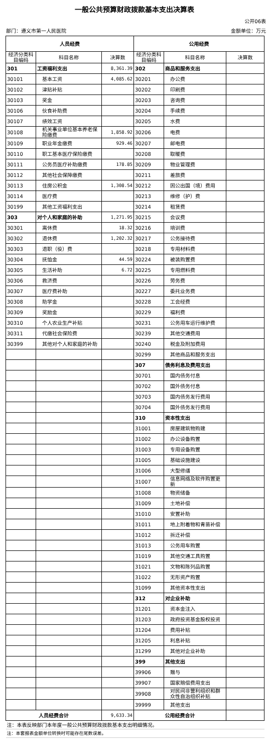一般公共预算财政拨款基本支出决算表
公开06表
部门：遵义市第一人民医院 金额单位：万元
| 人员经费 | | | 公用经费 | | |
| --- | --- | --- | --- | --- | --- |
| 经济分类科目编码 | 科目名称 | 决算数 | 经济分类科目编码 | 科目名称 | 决算数 |
| 301 | 工资福利支出 | 8,361.39 | 302 | 商品和服务支出 | |
| 30101 | 基本工资 | 4,085.62 | 30201 | 办公费 | |
| 30102 | 津贴补贴 | | 30202 | 印刷费 | |
| 30103 | 奖金 | | 30203 | 咨询费 | |
| 30106 | 伙食补助费 | | 30204 | 手续费 | |
| 30107 | 绩效工资 | | 30205 | 水费 | |
| 30108 | 机关事业单位基本养老保险缴费 | 1,858.92 | 30206 | 电费 | |
| 30109 | 职业年金缴费 | 929.46 | 30207 | 邮电费 | |
| 30110 | 职工基本医疗保险缴费 | | 30208 | 取暖费 | |
| 30111 | 公务员医疗补助缴费 | 178.85 | 30209 | 物业管理费 | |
| 30112 | 其他社会保障缴费 | | 30211 | 差旅费 | |
| 30113 | 住房公积金 | 1,308.54 | 30212 | 因公出国（境）费用 | |
| 30114 | 医疗费 | | 30213 | 维修（护）费 | |
| 30199 | 其他工资福利支出 | | 30214 | 租赁费 | |
| 303 | 对个人和家庭的补助 | 1,271.95 | 30215 | 会议费 | |
| 30301 | 离休费 | 18.32 | 30216 | 培训费 | |
| 30302 | 退休费 | 1,202.32 | 30217 | 公务接待费 | |
| 30303 | 退职（役）费 | | 30218 | 专用材料费 | |
| 30304 | 抚恤金 | 44.59 | 30224 | 被装购置费 | |
| 30305 | 生活补助 | 6.72 | 30225 | 专用燃料费 | |
| 30306 | 救济费 | | 30226 | 劳务费 | |
| 30307 | 医疗费补助 | | 30227 | 委托业务费 | |
| 30308 | 助学金 | | 30228 | 工会经费 | |
| 30309 | 奖励金 | | 30229 | 福利费 | |
| 30310 | 个人农业生产补贴 | | 30231 | 公务用车运行维护费 | |
| 30311 | 代缴社会保险费 | | 30239 | 其他交通费用 | |
| 30399 | 其他对个人和家庭的补助 | | 30240 | 税金及附加费用 | |
| | | | 30299 | 其他商品和服务支出 | |
| | | | 307 | 债务利息及费用支出 | |
| | | | 30701 | 国内债务付息 | |
| | | | 30702 | 国外债务付息 | |
| | | | 30703 | 国内债务发行费用 | |
| | | | 30704 | 国外债务发行费用 | |
| | | | 310 | 资本性支出 | |
| | | | 31001 | 房屋建筑物购建 | |
| | | | 31002 | 办公设备购置 | |
| | | | 31003 | 专用设备购置 | |
| | | | 31005 | 基础设施建设 | |
| | | | 31006 | 大型修缮 | |
| | | | 31007 | 信息网络及软件购置更新 | |
| | | | 31008 | 物资储备 | |
| | | | 31009 | 土地补偿 | |
| | | | 31010 | 安置补助 | |
| | | | 31011 | 地上附着物和青苗补偿 | |
| | | | 31012 | 拆迁补偿 | |
| | | | 31013 | 公务用车购置 | |
| | | | 31019 | 其他交通工具购置 | |
| | | | 31021 | 文物和陈列品购置 | |
| | | | 31022 | 无形资产购置 | |
| | | | 31099 | 其他资本性支出 | |
| | | | 312 | 对企业补助 | |
| | | | 31201 | 资本金注入 | |
| | | | 31203 | 政府投资基金股权投资 | |
| | | | 31204 | 费用补贴 | |
| | | | 31205 | 利息补贴 | |
| | | | 31299 | 其他对企业补助 | |
| | | | 399 | 其他支出 | |
| | | | 39906 | 赠与 | |
| | | | 39907 | 国家赔偿费用支出 | |
| | | | 39908 | 对民间非营利组织和群众性自治组织补贴 | |
| | | | 39999 | 其他支出 | |
| 人员经费合计 | | 9,633.34 | 公用经费合计 | | |
| 注：本表反映部门本年度一般公共预算财政拨款基本支出明细情况。 | | | | | |
| 注：本套报表金额单位转换时可能存在尾数误差。 | | | | | |